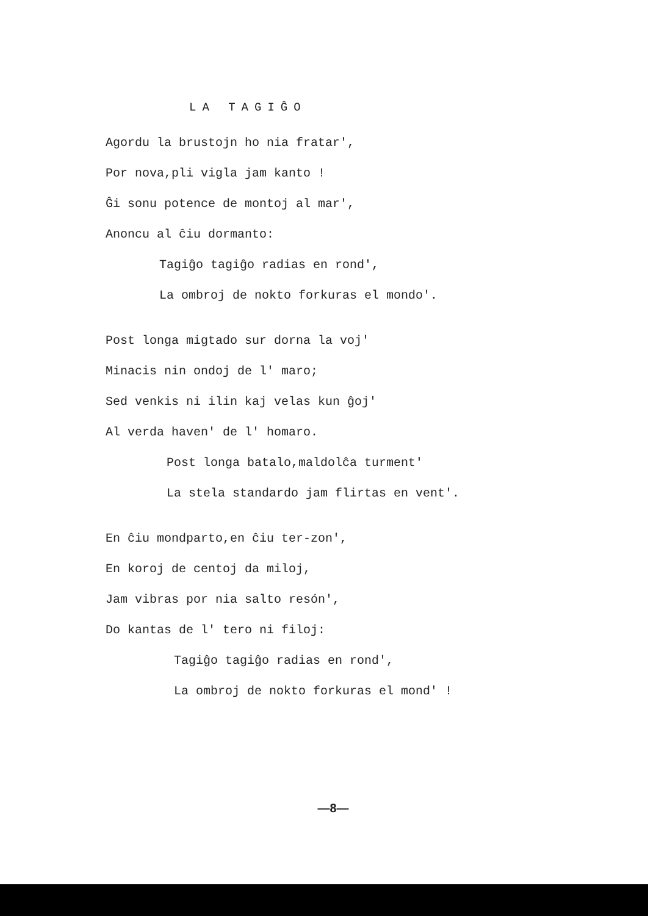LA TAGIĜO
Agordu la brustojn ho nia fratar',
Por nova,pli vigla jam kanto !
Ĝi sonu potence de montoj al mar',
Anoncu al ĉiu dormanto:
Tagiĝo tagiĝo radias en rond',
La ombroj de nokto forkuras el mondo'.
Post longa migtado sur dorna la voj'
Minacis nin ondoj de l' maro;
Sed venkis ni ilin kaj velas kun ĝoj'
Al verda haven' de l' homaro.
Post longa batalo,maldolĉa turment'
La stela standardo jam flirtas en vent'.
En ĉiu mondparto,en ĉiu ter-zon',
En koroj de centoj da miloj,
Jam vibras por nia salto resón',
Do kantas de l' tero ni filoj:
Tagiĝo tagiĝo radias en rond',
La ombroj de nokto forkuras el mond' !
—8—